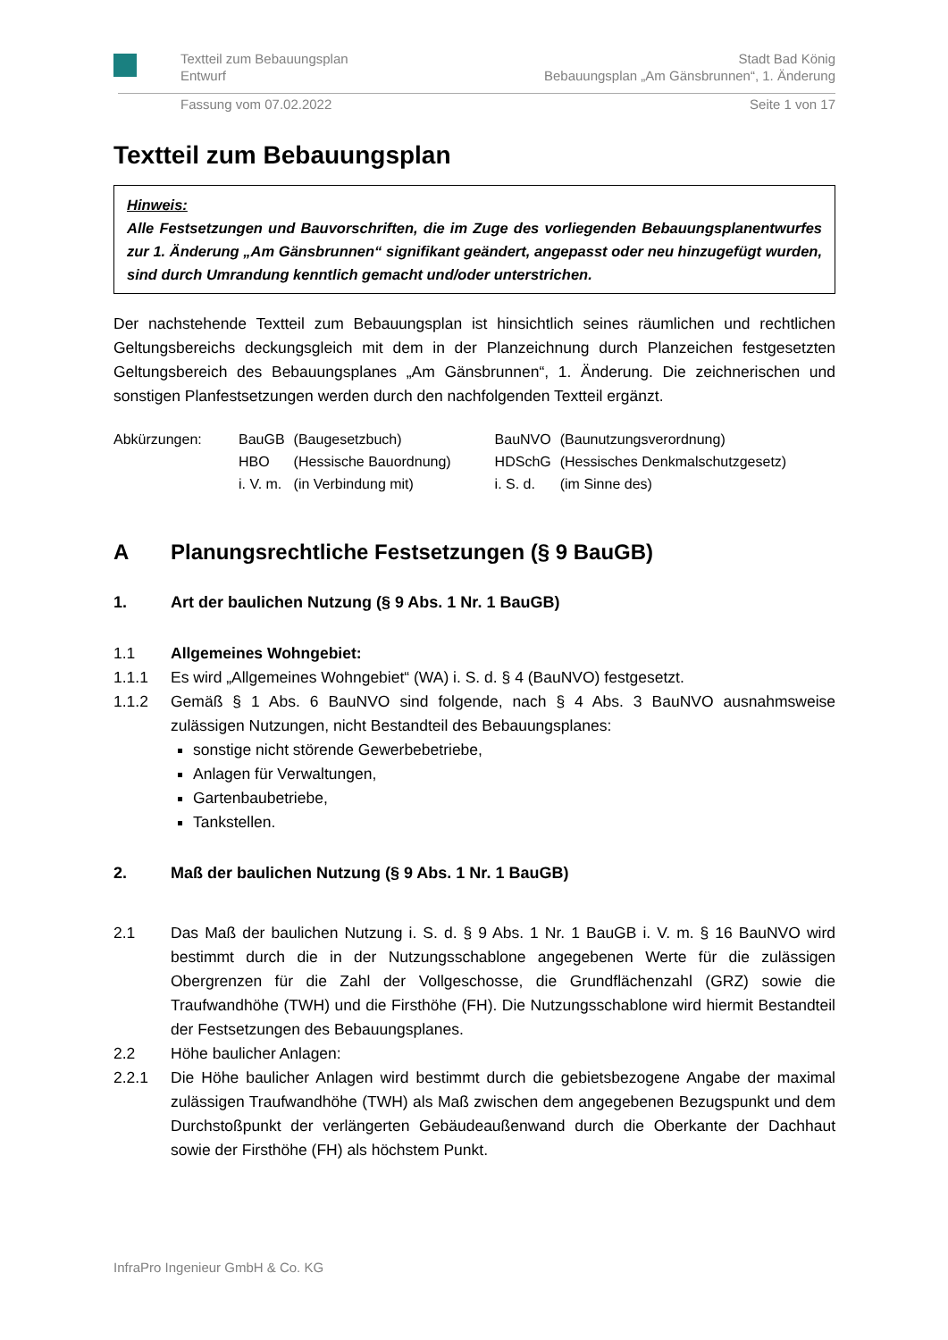Textteil zum Bebauungsplan Stadt Bad König
Entwurf Bebauungsplan „Am Gänsbrunnen“, 1. Änderung
Fassung vom 07.02.2022 Seite 1 von 17
Textteil zum Bebauungsplan
Hinweis:
Alle Festsetzungen und Bauvorschriften, die im Zuge des vorliegenden Bebauungsplan­entwurfes zur 1. Änderung „Am Gänsbrunnen“ signifikant geändert, angepasst oder neu hinzugefügt wurden, sind durch Umrandung kenntlich gemacht und/oder unterstrichen.
Der nachstehende Textteil zum Bebauungsplan ist hinsichtlich seines räumlichen und recht­lichen Geltungsbereichs deckungsgleich mit dem in der Planzeichnung durch Planzeichen festgesetzten Geltungsbereich des Bebauungsplanes „Am Gänsbrunnen“, 1. Änderung. Die zeichnerischen und sonstigen Planfestsetzungen werden durch den nachfolgenden Textteil ergänzt.
| Abkürzungen: | BauGB | (Baugesetzbuch) | BauNVO | (Baunutzungsverordnung) |
| | HBO | (Hessische Bauordnung) | HDSchG | (Hessisches Denkmalschutzgesetz) |
| | i. V. m. | (in Verbindung mit) | i. S. d. | (im Sinne des) |
A Planungsrechtliche Festsetzungen (§ 9 BauGB)
1. Art der baulichen Nutzung (§ 9 Abs. 1 Nr. 1 BauGB)
1.1 Allgemeines Wohngebiet:
1.1.1 Es wird „Allgemeines Wohngebiet“ (WA) i. S. d. § 4 (BauNVO) festgesetzt.
1.1.2 Gemäß § 1 Abs. 6 BauNVO sind folgende, nach § 4 Abs. 3 BauNVO ausnahmsweise zulässigen Nutzungen, nicht Bestandteil des Bebauungsplanes:
sonstige nicht störende Gewerbebetriebe,
Anlagen für Verwaltungen,
Gartenbaubetriebe,
Tankstellen.
2. Maß der baulichen Nutzung (§ 9 Abs. 1 Nr. 1 BauGB)
2.1 Das Maß der baulichen Nutzung i. S. d. § 9 Abs. 1 Nr. 1 BauGB i. V. m. § 16 Bau­NVO wird bestimmt durch die in der Nutzungsschablone angegebenen Werte für die zulässigen Obergrenzen für die Zahl der Vollgeschosse, die Grundflächenzahl (GRZ) sowie die Traufwandhöhe (TWH) und die Firsthöhe (FH). Die Nutzungsschablone wird hiermit Bestandteil der Festsetzungen des Bebauungsplanes.
2.2 Höhe baulicher Anlagen:
2.2.1 Die Höhe baulicher Anlagen wird bestimmt durch die gebietsbezogene Angabe der maximal zulässigen Traufwandhöhe (TWH) als Maß zwischen dem angegebenen Bezugspunkt und dem Durchstoßpunkt der verlängerten Gebäudeaußenwand durch die Oberkante der Dachhaut sowie der Firsthöhe (FH) als höchstem Punkt.
InfraPro Ingenieur GmbH & Co. KG